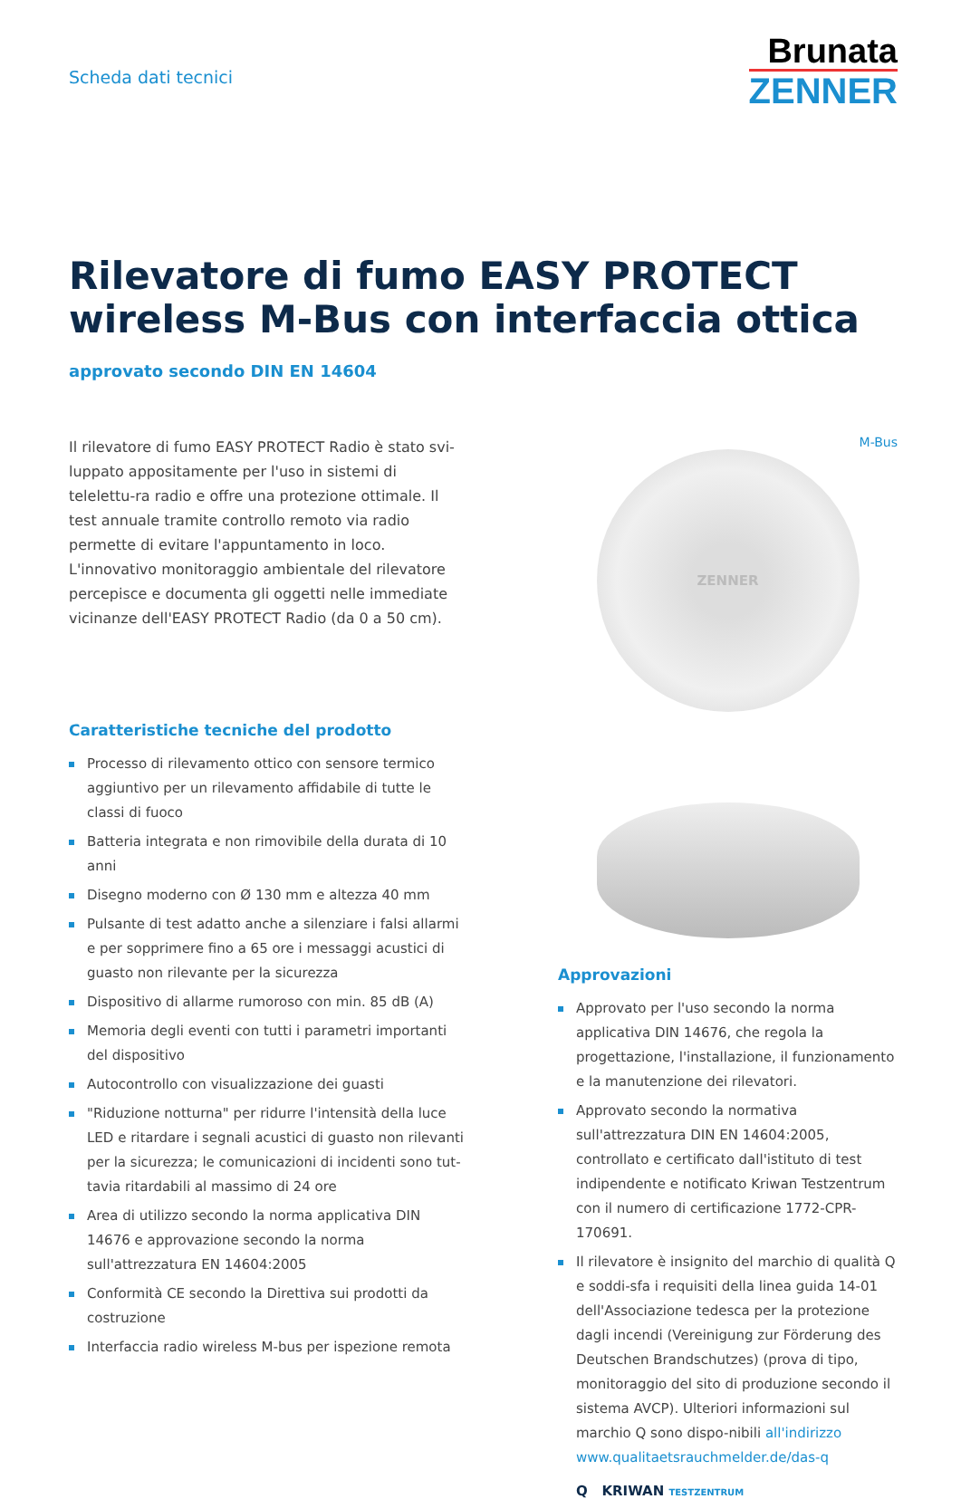Scheda dati tecnici
Brunata
ZENNER
Rilevatore di fumo EASY PROTECT wireless M-Bus con interfaccia ottica
approvato secondo DIN EN 14604
Il rilevatore di fumo EASY PROTECT Radio è stato svi-luppato appositamente per l'uso in sistemi di telelettu-ra radio e offre una protezione ottimale. Il test annuale tramite controllo remoto via radio permette di evitare l'appuntamento in loco. L'innovativo monitoraggio ambientale del rilevatore percepisce e documenta gli oggetti nelle immediate vicinanze dell'EASY PROTECT Radio (da 0 a 50 cm).
Caratteristiche tecniche del prodotto
Processo di rilevamento ottico con sensore termico aggiuntivo per un rilevamento affidabile di tutte le classi di fuoco
Batteria integrata e non rimovibile della durata di 10 anni
Disegno moderno con Ø 130 mm e altezza 40 mm
Pulsante di test adatto anche a silenziare i falsi allarmi e per sopprimere fino a 65 ore i messaggi acustici di guasto non rilevante per la sicurezza
Dispositivo di allarme rumoroso con min. 85 dB (A)
Memoria degli eventi con tutti i parametri importanti del dispositivo
Autocontrollo con visualizzazione dei guasti
"Riduzione notturna" per ridurre l'intensità della luce LED e ritardare i segnali acustici di guasto non rilevanti per la sicurezza; le comunicazioni di incidenti sono tut-tavia ritardabili al massimo di 24 ore
Area di utilizzo secondo la norma applicativa DIN 14676 e approvazione secondo la norma sull'attrezzatura EN 14604:2005
Conformità CE secondo la Direttiva sui prodotti da costruzione
Interfaccia radio wireless M-bus per ispezione remota
M-Bus
ZENNER
Approvazioni
Approvato per l'uso secondo la norma applicativa DIN 14676, che regola la progettazione, l'installazione, il funzionamento e la manutenzione dei rilevatori.
Approvato secondo la normativa sull'attrezzatura DIN EN 14604:2005, controllato e certificato dall'istituto di test indipendente e notificato Kriwan Testzentrum con il numero di certificazione 1772-CPR-170691.
Il rilevatore è insignito del marchio di qualità Q e soddi-sfa i requisiti della linea guida 14-01 dell'Associazione tedesca per la protezione dagli incendi (Vereinigung zur Förderung des Deutschen Brandschutzes) (prova di tipo, monitoraggio del sito di produzione secondo il sistema AVCP). Ulteriori informazioni sul marchio Q sono dispo-nibili all'indirizzo www.qualitaetsrauchmelder.de/das-q
Q KRIWAN TESTZENTRUM